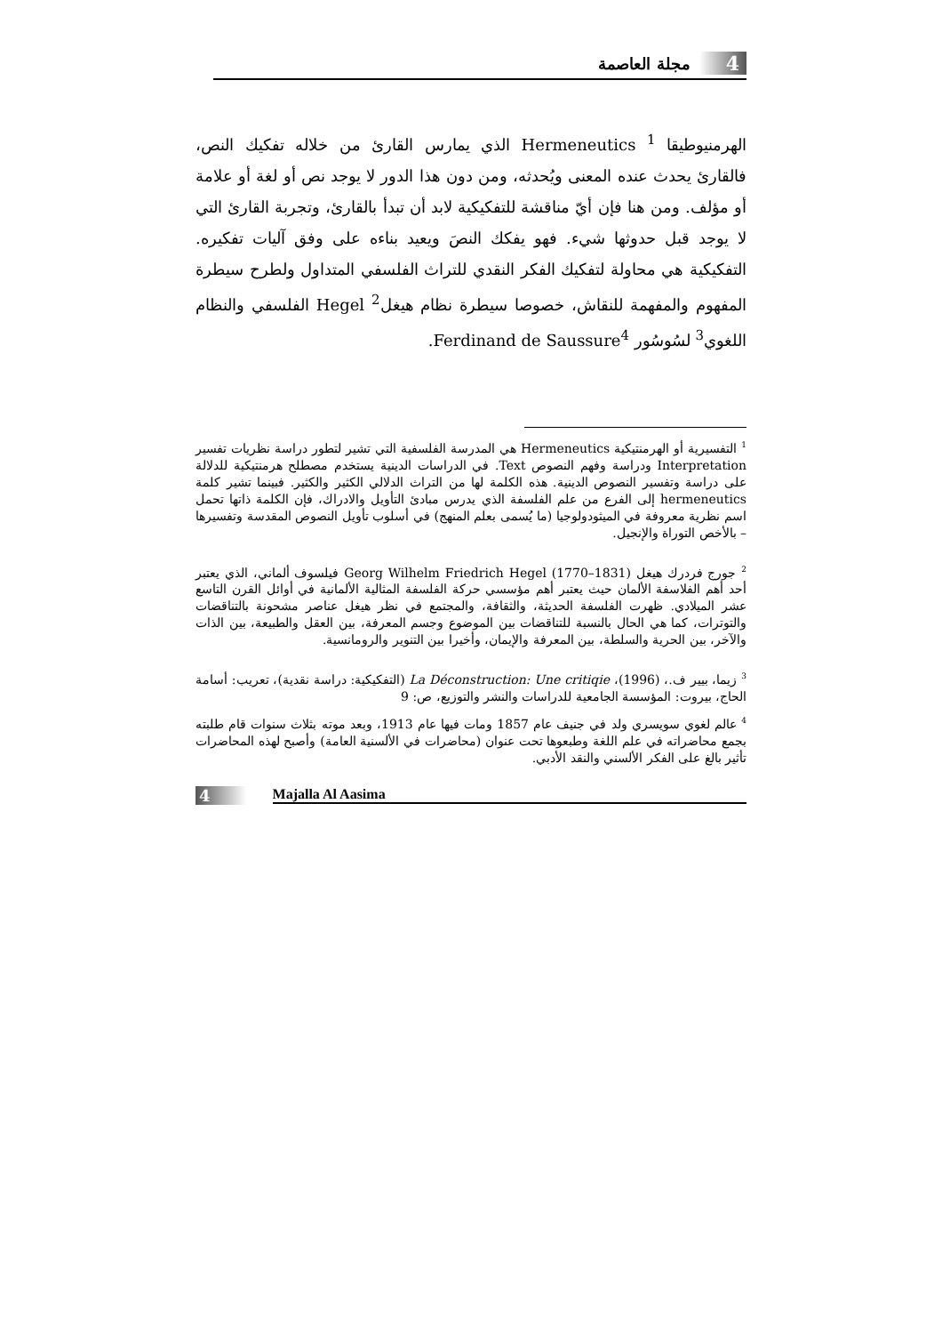4 مجلة العاصمة
الهرمنيوطيقا Hermeneutics <sup>1</sup> الذي يمارس القارئ من خلاله تفكيك النص، فالقارئ يحدث عنده المعنى ويُحدثه، ومن دون هذا الدور لا يوجد نص أو لغة أو علامة أو مؤلف. ومن هنا فإن أيّ مناقشة للتفكيكية لابد أن تبدأ بالقارئ، وتجربة القارئ التي لا يوجد قبل حدوثها شيء. فهو يفكك النصَ ويعيد بناءه على وفق آليات تفكيره. التفكيكية هي محاولة لتفكيك الفكر النقدي للتراث الفلسفي المتداول ولطرح سيطرة المفهوم والمفهمة للنقاش، خصوصا سيطرة نظام هيغل<sup>2</sup> Hegel الفلسفي والنظام اللغوي<sup>3</sup> لسُوسُور Ferdinand de Saussure<sup>4</sup>.
<sup>1</sup> التفسيرية أو الهرمنتيكية Hermeneutics هي المدرسة الفلسفية التي تشير لتطور دراسة نظريات تفسير Interpretation ودراسة وفهم النصوص Text. في الدراسات الدينية يستخدم مصطلح هرمنتيكية للدلالة على دراسة وتفسير النصوص الدينية. هذه الكلمة لها من التراث الدلالي الكثير والكثير. فبينما تشير كلمة hermeneutics إلى الفرع من علم الفلسفة الذي يدرس مبادئ التأويل والادراك، فإن الكلمة ذاتها تحمل اسم نظرية معروفة في الميثودولوجيا (ما يُسمى بعلم المنهج) في أسلوب تأويل النصوص المقدسة وتفسيرها – بالأخص التوراة والإنجيل.
<sup>2</sup> جورج فردرك هيغل Georg Wilhelm Friedrich Hegel (1770–1831) فيلسوف ألماني، الذي يعتبر أحد أهم الفلاسفة الألمان حيث يعتبر أهم مؤسسي حركة الفلسفة المثالية الألمانية في أوائل القرن التاسع عشر الميلادي. ظهرت الفلسفة الحديثة، والثقافة، والمجتمع في نظر هيغل عناصر مشحونة بالتناقضات والتوترات، كما هي الحال بالنسبة للتناقضات بين الموضوع وجسم المعرفة، بين العقل والطبيعة، بين الذات والآخر، بين الحرية والسلطة، بين المعرفة والإيمان، وأخيرا بين التنوير والرومانسية.
<sup>3</sup> زيما، بيير ف.، (1996)، La Déconstruction: Une critiqie (التفكيكية: دراسة نقدية)، تعريب: أسامة الحاج، بيروت: المؤسسة الجامعية للدراسات والنشر والتوزيع، ص: 9
<sup>4</sup> عالم لغوي سويسري ولد في جنيف عام 1857 ومات فيها عام 1913، وبعد موته بثلاث سنوات قام طلبته بجمع محاضراته في علم اللغة وطبعوها تحت عنوان (محاضرات في الألسنية العامة) وأصبح لهذه المحاضرات تأثير بالغ على الفكر الألسني والنقد الأدبي.
4 Majalla Al Aasima